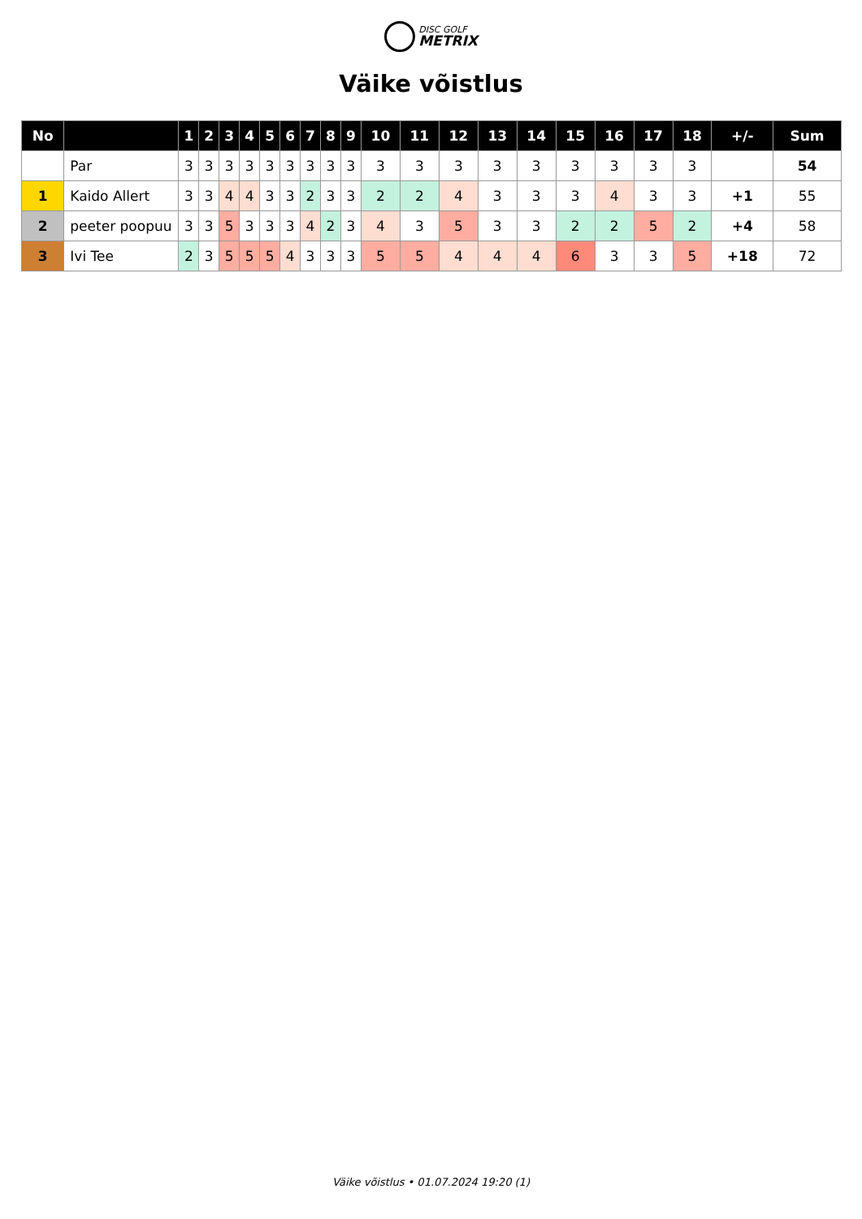DISC GOLF
METRIX
Väike võistlus
| No | | 1 | 2 | 3 | 4 | 5 | 6 | 7 | 8 | 9 | 10 | 11 | 12 | 13 | 14 | 15 | 16 | 17 | 18 | +/- | Sum |
| --- | --- | --- | --- | --- | --- | --- | --- | --- | --- | --- | --- | --- | --- | --- | --- | --- | --- | --- | --- | --- | --- |
| | Par | 3 | 3 | 3 | 3 | 3 | 3 | 3 | 3 | 3 | 3 | 3 | 3 | 3 | 3 | 3 | 3 | 3 | 3 | | 54 |
| 1 | Kaido Allert | 3 | 3 | 4 | 4 | 3 | 3 | 2 | 3 | 3 | 2 | 2 | 4 | 3 | 3 | 3 | 4 | 3 | 3 | +1 | 55 |
| 2 | peeter poopuu | 3 | 3 | 5 | 3 | 3 | 3 | 4 | 2 | 3 | 4 | 3 | 5 | 3 | 3 | 2 | 2 | 5 | 2 | +4 | 58 |
| 3 | Ivi Tee | 2 | 3 | 5 | 5 | 5 | 4 | 3 | 3 | 3 | 5 | 5 | 4 | 4 | 4 | 6 | 3 | 3 | 5 | +18 | 72 |
Väike võistlus • 01.07.2024 19:20 (1)